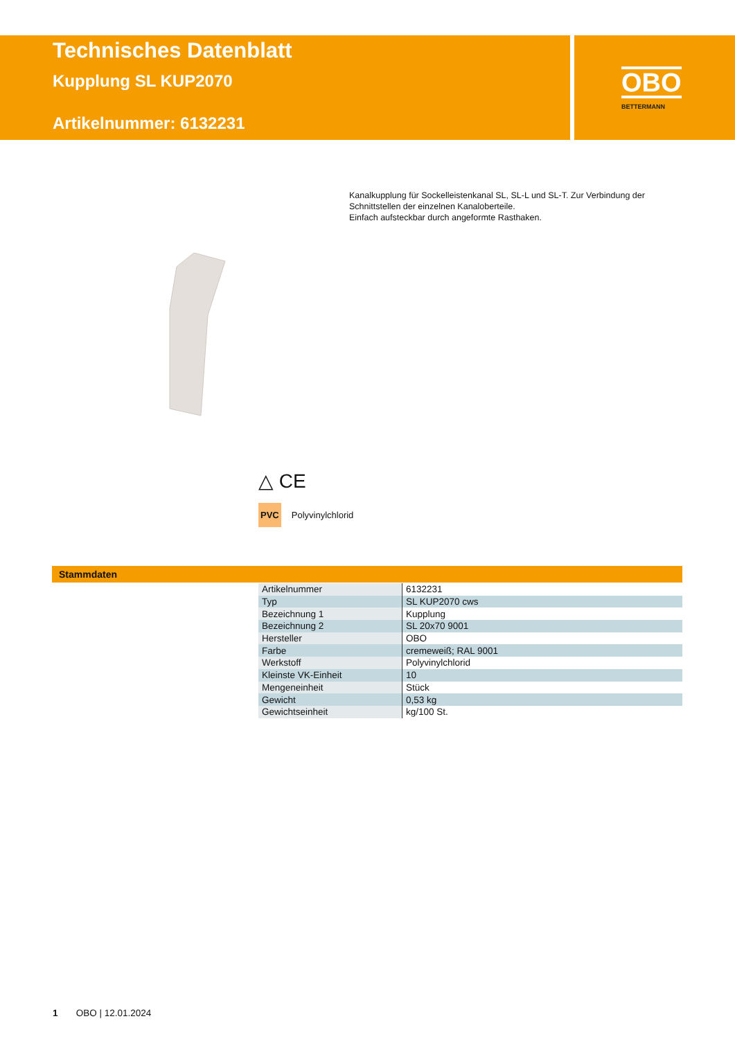Technisches Datenblatt
Kupplung SL KUP2070
Artikelnummer: 6132231
OBO
BETTERMANN
Kanalkupplung für Sockelleistenkanal SL, SL-L und SL-T. Zur Verbindung der Schnittstellen der einzelnen Kanaloberteile.
Einfach aufsteckbar durch angeformte Rasthaken.
△ CE
PVC Polyvinylchlorid
Stammdaten
| Artikelnummer | 6132231 |
| Typ | SL KUP2070 cws |
| Bezeichnung 1 | Kupplung |
| Bezeichnung 2 | SL 20x70 9001 |
| Hersteller | OBO |
| Farbe | cremeweiß; RAL 9001 |
| Werkstoff | Polyvinylchlorid |
| Kleinste VK-Einheit | 10 |
| Mengeneinheit | Stück |
| Gewicht | 0,53 kg |
| Gewichtseinheit | kg/100 St. |
1 OBO | 12.01.2024